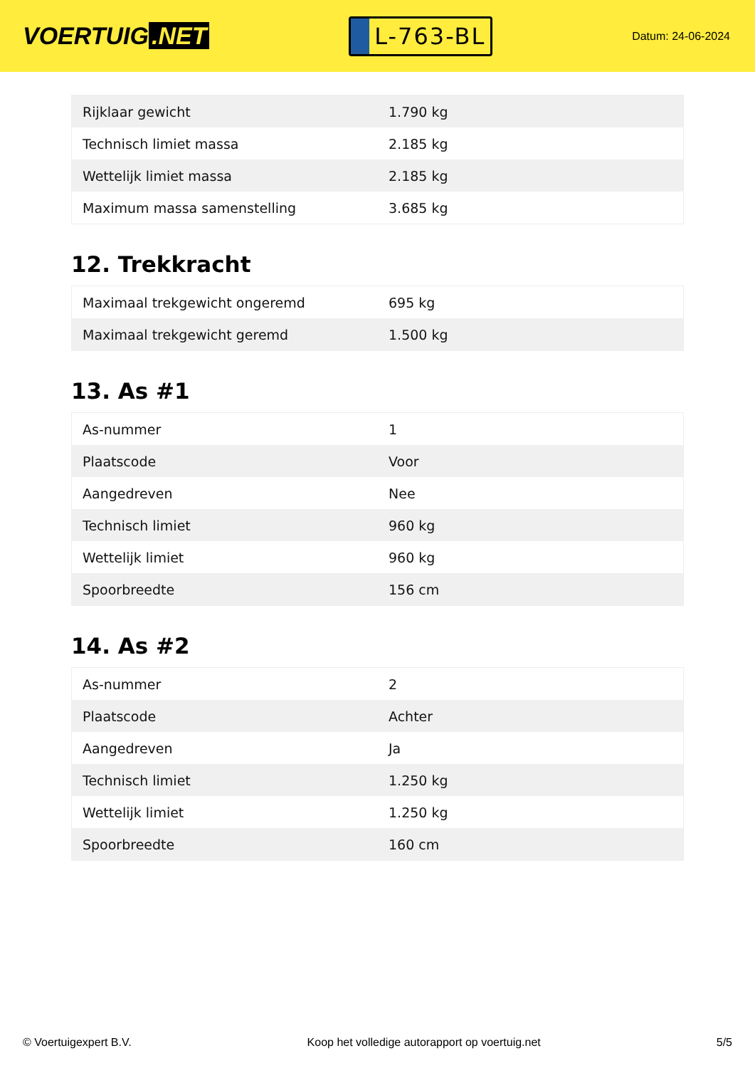VOERTUIG.NET
L-763-BL
Datum: 24-06-2024
| Rijklaar gewicht | 1.790 kg |
| Technisch limiet massa | 2.185 kg |
| Wettelijk limiet massa | 2.185 kg |
| Maximum massa samenstelling | 3.685 kg |
12. Trekkracht
| Maximaal trekgewicht ongeremd | 695 kg |
| Maximaal trekgewicht geremd | 1.500 kg |
13. As #1
| As-nummer | 1 |
| Plaatscode | Voor |
| Aangedreven | Nee |
| Technisch limiet | 960 kg |
| Wettelijk limiet | 960 kg |
| Spoorbreedte | 156 cm |
14. As #2
| As-nummer | 2 |
| Plaatscode | Achter |
| Aangedreven | Ja |
| Technisch limiet | 1.250 kg |
| Wettelijk limiet | 1.250 kg |
| Spoorbreedte | 160 cm |
© Voertuigexpert B.V. Koop het volledige autorapport op voertuig.net 5/5